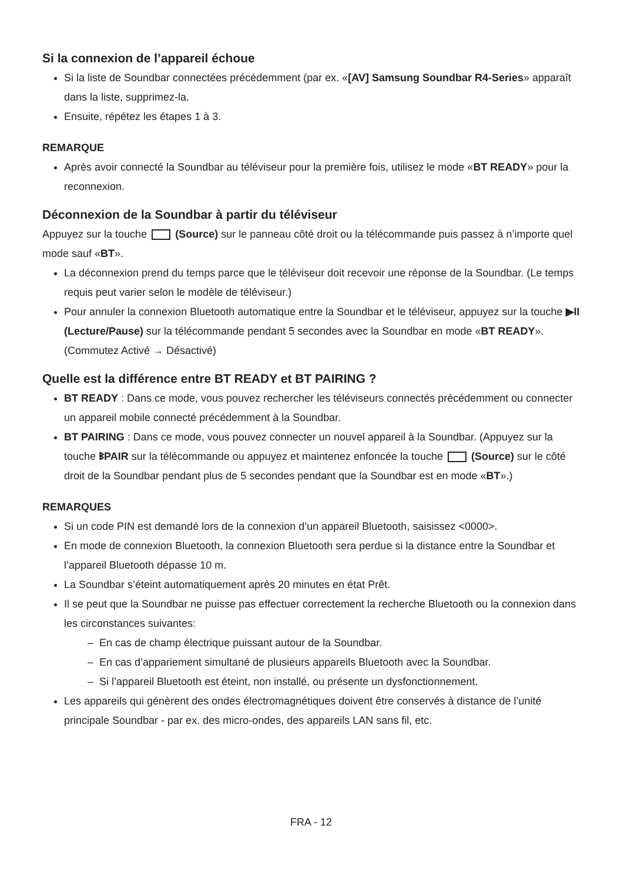Si la connexion de l’appareil échoue
Si la liste de Soundbar connectées précédemment (par ex. «[AV] Samsung Soundbar R4-Series» apparaît dans la liste, supprimez-la.
Ensuite, répétez les étapes 1 à 3.
REMARQUE
Après avoir connecté la Soundbar au téléviseur pour la première fois, utilisez le mode «BT READY» pour la reconnexion.
Déconnexion de la Soundbar à partir du téléviseur
Appuyez sur la touche (Source) sur le panneau côté droit ou la télécommande puis passez à n’importe quel mode sauf «BT».
La déconnexion prend du temps parce que le téléviseur doit recevoir une réponse de la Soundbar. (Le temps requis peut varier selon le modèle de téléviseur.)
Pour annuler la connexion Bluetooth automatique entre la Soundbar et le téléviseur, appuyez sur la touche ▶II (Lecture/Pause) sur la télécommande pendant 5 secondes avec la Soundbar en mode «BT READY». (Commutez Activé → Désactivé)
Quelle est la différence entre BT READY et BT PAIRING ?
BT READY : Dans ce mode, vous pouvez rechercher les téléviseurs connectés précédemment ou connecter un appareil mobile connecté précédemment à la Soundbar.
BT PAIRING : Dans ce mode, vous pouvez connecter un nouvel appareil à la Soundbar. (Appuyez sur la touche ᛒPAIR sur la télécommande ou appuyez et maintenez enfoncée la touche (Source) sur le côté droit de la Soundbar pendant plus de 5 secondes pendant que la Soundbar est en mode «BT».)
REMARQUES
Si un code PIN est demandé lors de la connexion d’un appareil Bluetooth, saisissez <0000>.
En mode de connexion Bluetooth, la connexion Bluetooth sera perdue si la distance entre la Soundbar et l’appareil Bluetooth dépasse 10 m.
La Soundbar s’éteint automatiquement après 20 minutes en état Prêt.
Il se peut que la Soundbar ne puisse pas effectuer correctement la recherche Bluetooth ou la connexion dans les circonstances suivantes:
– En cas de champ électrique puissant autour de la Soundbar.
– En cas d’appariement simultané de plusieurs appareils Bluetooth avec la Soundbar.
– Si l’appareil Bluetooth est éteint, non installé, ou présente un dysfonctionnement.
Les appareils qui génèrent des ondes électromagnétiques doivent être conservés à distance de l’unité principale Soundbar - par ex. des micro-ondes, des appareils LAN sans fil, etc.
FRA - 12